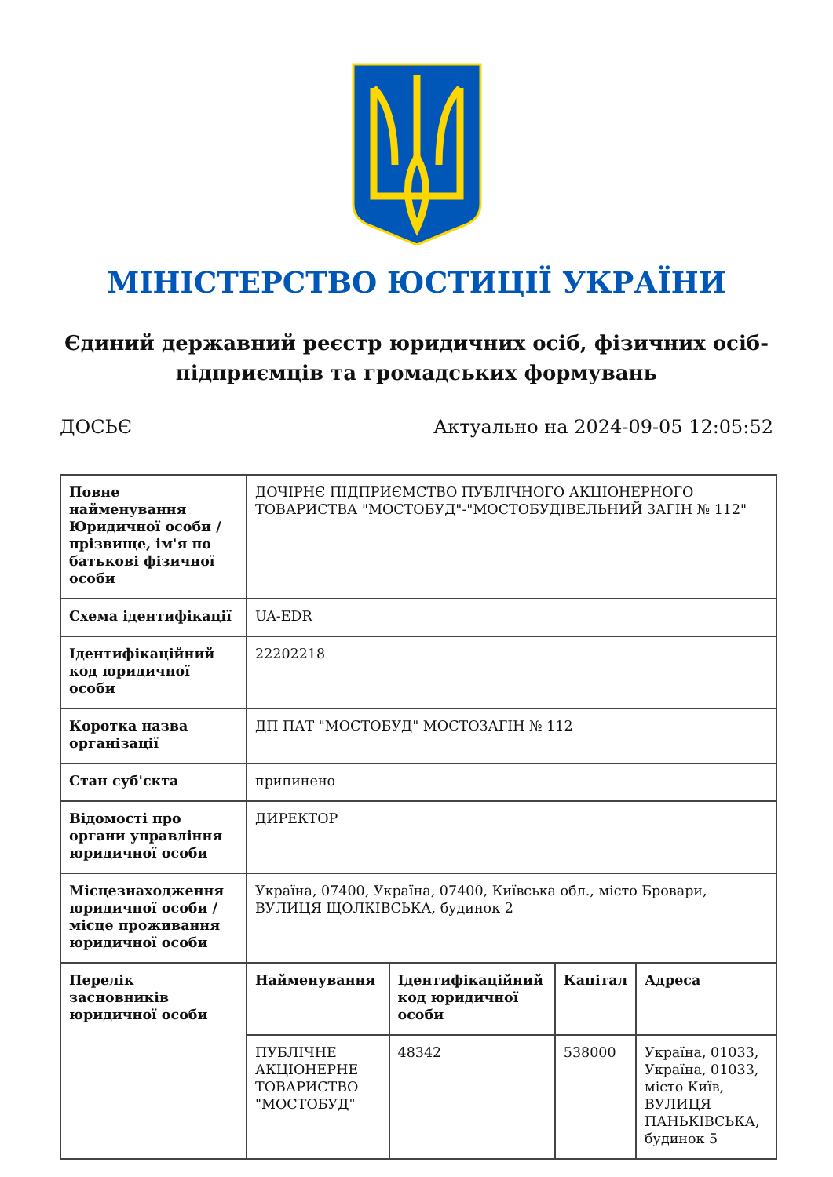МІНІСТЕРСТВО ЮСТИЦІЇ УКРАЇНИ
Єдиний державний реєстр юридичних осіб, фізичних осіб-підприємців та громадських формувань
ДОСЬЄ Актуально на 2024-09-05 12:05:52
| Повне найменування Юридичної особи / прізвище, ім'я по батькові фізичної особи | ДОЧІРНЄ ПІДПРИЄМСТВО ПУБЛІЧНОГО АКЦІОНЕРНОГО ТОВАРИСТВА "МОСТОБУД"-"МОСТОБУДІВЕЛЬНИЙ ЗАГІН № 112" |
| Схема ідентифікації | UA-EDR |
| Ідентифікаційний код юридичної особи | 22202218 |
| Коротка назва організації | ДП ПАТ "МОСТОБУД" МОСТОЗАГІН № 112 |
| Стан суб'єкта | припинено |
| Відомості про органи управління юридичної особи | ДИРЕКТОР |
| Місцезнаходження юридичної особи / місце проживання юридичної особи | Україна, 07400, Україна, 07400, Київська обл., місто Бровари, ВУЛИЦЯ ЩОЛКІВСЬКА, будинок 2 |
| Перелік засновників юридичної особи | / Найменування / Ідентифікаційний код юридичної особи / Капітал / Адреса / / --- / --- / --- / --- / / ПУБЛІЧНЕ АКЦІОНЕРНЕ ТОВАРИСТВО "МОСТОБУД" / 48342 / 538000 / Україна, 01033, Україна, 01033, місто Київ, ВУЛИЦЯ ПАНЬКІВСЬКА, будинок 5 / |